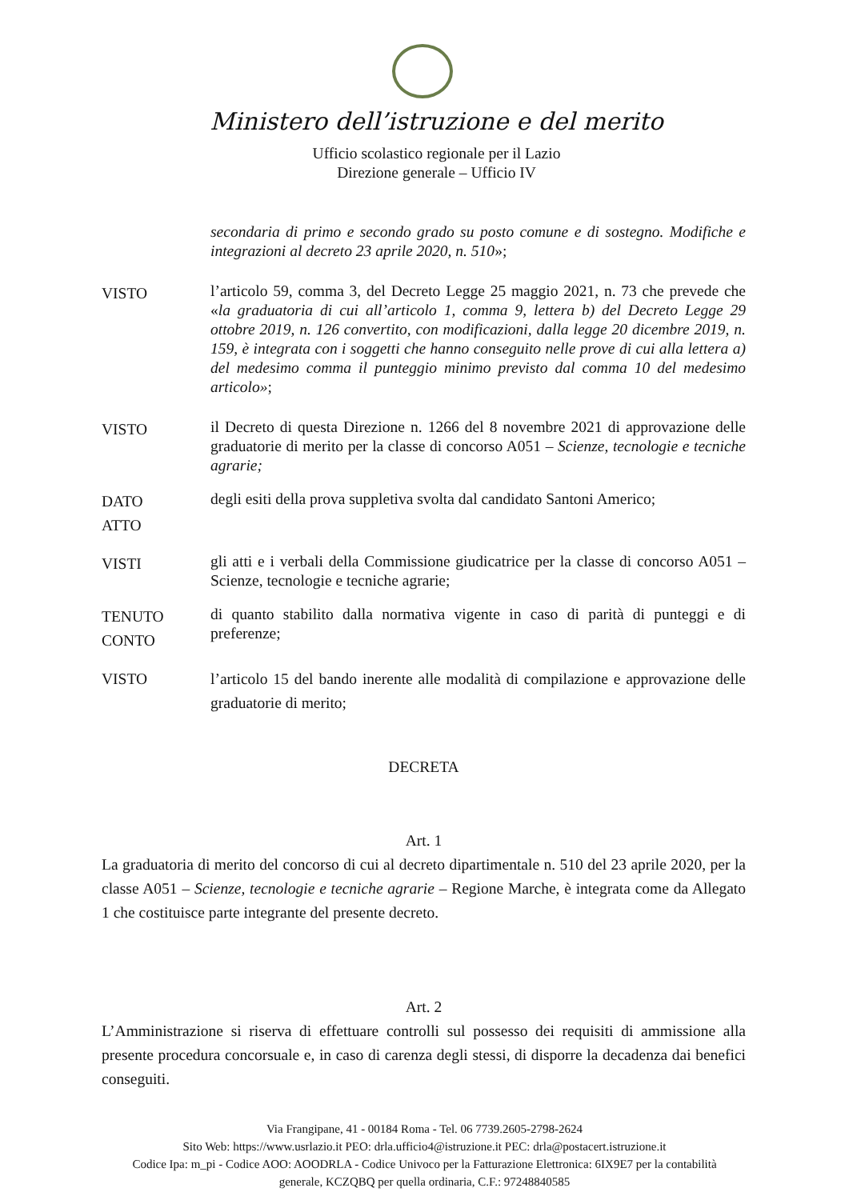Ministero dell’istruzione e del merito
Ufficio scolastico regionale per il Lazio
Direzione generale – Ufficio IV
secondaria di primo e secondo grado su posto comune e di sostegno. Modifiche e integrazioni al decreto 23 aprile 2020, n. 510»;
VISTO
l’articolo 59, comma 3, del Decreto Legge 25 maggio 2021, n. 73 che prevede che «la graduatoria di cui all’articolo 1, comma 9, lettera b) del Decreto Legge 29 ottobre 2019, n. 126 convertito, con modificazioni, dalla legge 20 dicembre 2019, n. 159, è integrata con i soggetti che hanno conseguito nelle prove di cui alla lettera a) del medesimo comma il punteggio minimo previsto dal comma 10 del medesimo articolo»;
VISTO
il Decreto di questa Direzione n. 1266 del 8 novembre 2021 di approvazione delle graduatorie di merito per la classe di concorso A051 – Scienze, tecnologie e tecniche agrarie;
DATO
ATTO
degli esiti della prova suppletiva svolta dal candidato Santoni Americo;
VISTI
gli atti e i verbali della Commissione giudicatrice per la classe di concorso A051 – Scienze, tecnologie e tecniche agrarie;
TENUTO
CONTO
di quanto stabilito dalla normativa vigente in caso di parità di punteggi e di preferenze;
VISTO l’articolo 15 del bando inerente alle modalità di compilazione e approvazione delle graduatorie di merito;
DECRETA
Art. 1
La graduatoria di merito del concorso di cui al decreto dipartimentale n. 510 del 23 aprile 2020, per la classe A051 – Scienze, tecnologie e tecniche agrarie – Regione Marche, è integrata come da Allegato 1 che costituisce parte integrante del presente decreto.
Art. 2
L’Amministrazione si riserva di effettuare controlli sul possesso dei requisiti di ammissione alla presente procedura concorsuale e, in caso di carenza degli stessi, di disporre la decadenza dai benefici conseguiti.
Via Frangipane, 41 - 00184 Roma - Tel. 06 7739.2605-2798-2624
Sito Web: https://www.usrlazio.it PEO: drla.ufficio4@istruzione.it PEC: drla@postacert.istruzione.it
Codice Ipa: m_pi - Codice AOO: AOODRLA - Codice Univoco per la Fatturazione Elettronica: 6IX9E7 per la contabilità
generale, KCZQBQ per quella ordinaria, C.F.: 97248840585